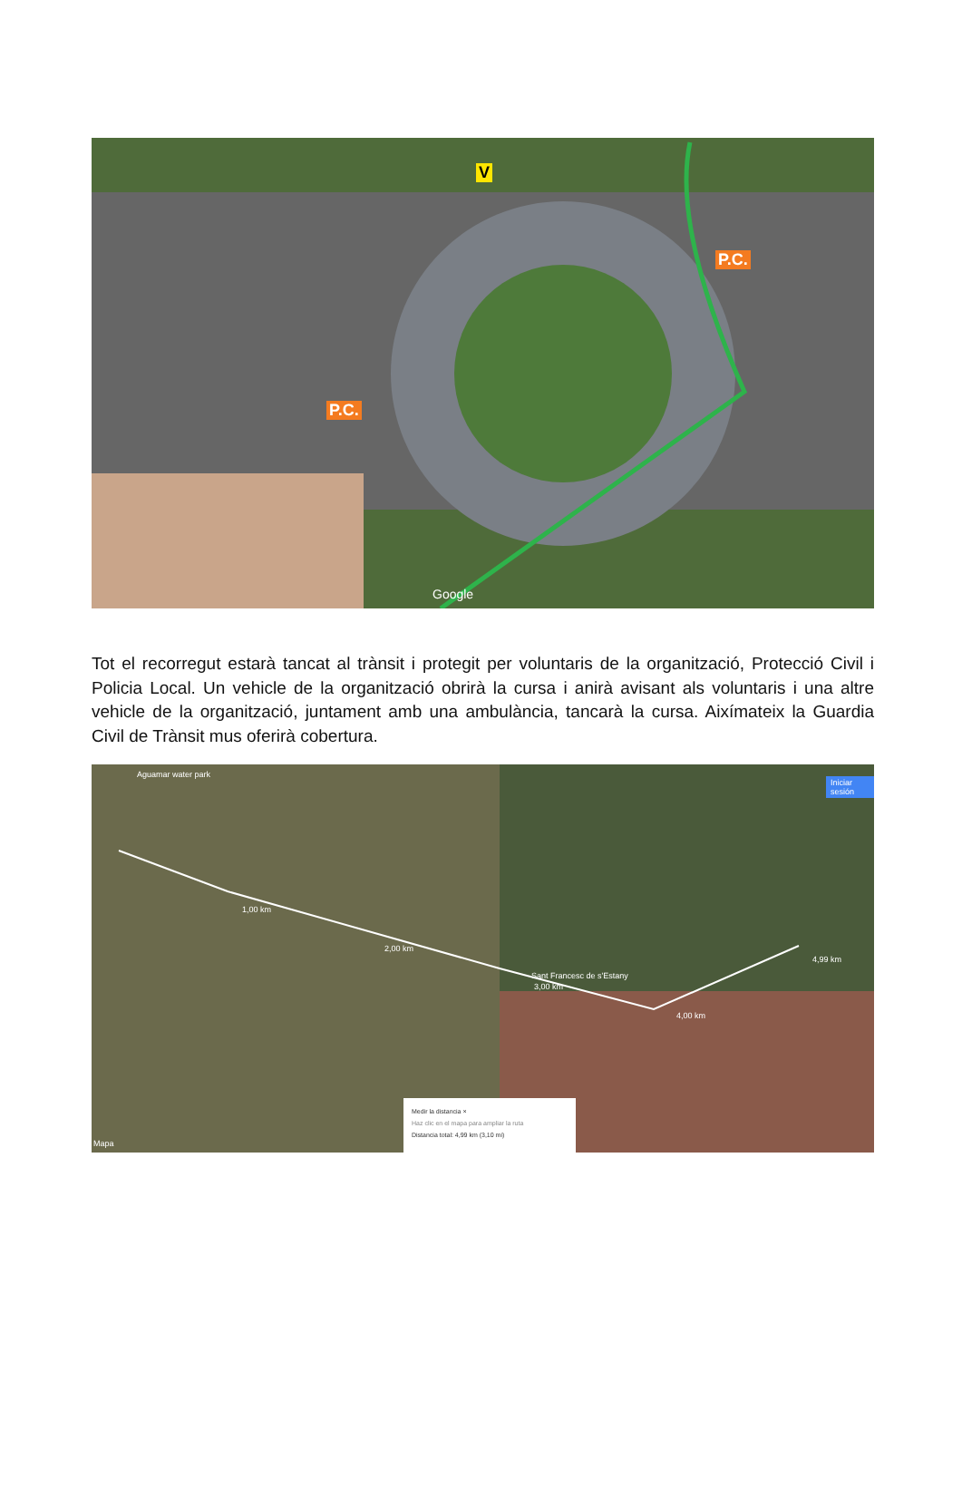V
P.C.
P.C.
Google
Tot el recorregut estarà tancat al trànsit i protegit per voluntaris de la organització, Protecció Civil i Policia Local. Un vehicle de la organització obrirà la cursa i anirà avisant als voluntaris i una altre vehicle de la organització, juntament amb una ambulància, tancarà la cursa. Aixímateix la Guardia Civil de Trànsit mus oferirà cobertura.
Aguamar water park
Iniciar sesión
1,00 km
2,00 km
Sant Francesc de s'Estany
3,00 km
4,00 km
4,99 km
Mapa
Medir la distancia ×
Haz clic en el mapa para ampliar la ruta
Distancia total: 4,99 km (3,10 mi)